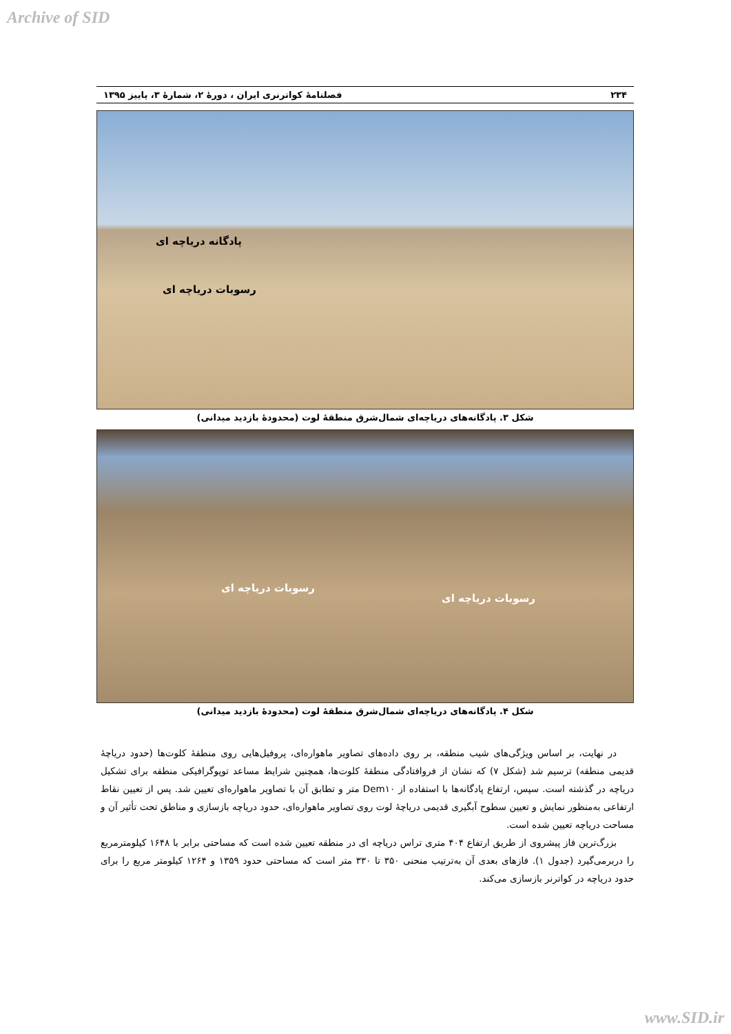Archive of SID
۲۳۴ فصلنامهٔ کواترنری ایران ، دورهٔ ۲، شمارهٔ ۳، پاییز ۱۳۹۵
پادگانه دریاچه ای
رسوبات دریاچه ای
شکل ۳. پادگانه‌های دریاچه‌ای شمال‌شرق منطقهٔ لوت (محدودهٔ بازدید میدانی)
رسوبات دریاچه ای
رسوبات دریاچه ای
شکل ۴. پادگانه‌های دریاچه‌ای شمال‌شرق منطقهٔ لوت (محدودهٔ بازدید میدانی)
در نهایت، بر اساس ویژگی‌های شیب منطقه، بر روی داده‌های تصاویر ماهواره‌ای، پروفیل‌هایی روی منطقهٔ کلوت‌ها (حدود دریاچهٔ قدیمی منطقه) ترسیم شد (شکل ۷) که نشان از فروافتادگی منطقهٔ کلوت‌ها، همچنین شرایط مساعد توپوگرافیکی منطقه برای تشکیل دریاچه در گذشته است. سپس، ارتفاع پادگانه‌ها با استفاده از Dem۱۰ متر و تطابق آن با تصاویر ماهواره‌ای تعیین شد. پس از تعیین نقاط ارتفاعی به‌منظور نمایش و تعیین سطوح آبگیری قدیمی دریاچهٔ لوت روی تصاویر ماهواره‌ای، حدود دریاچه بازسازی و مناطق تحت تأثیر آن و مساحت دریاچه تعیین شده است.
بزرگ‌ترین فاز پیشروی از طریق ارتفاع ۴۰۴ متری تراس دریاچه ای در منطقه تعیین شده است که مساحتی برابر با ۱۶۴۸ کیلومترمربع را دربرمی‌گیرد (جدول ۱). فازهای بعدی آن به‌ترتیب منحنی ۳۵۰ تا ۳۳۰ متر است که مساحتی حدود ۱۳۵۹ و ۱۲۶۴ کیلومتر مربع را برای حدود دریاچه در کواترنر بازسازی می‌کند.
www.SID.ir